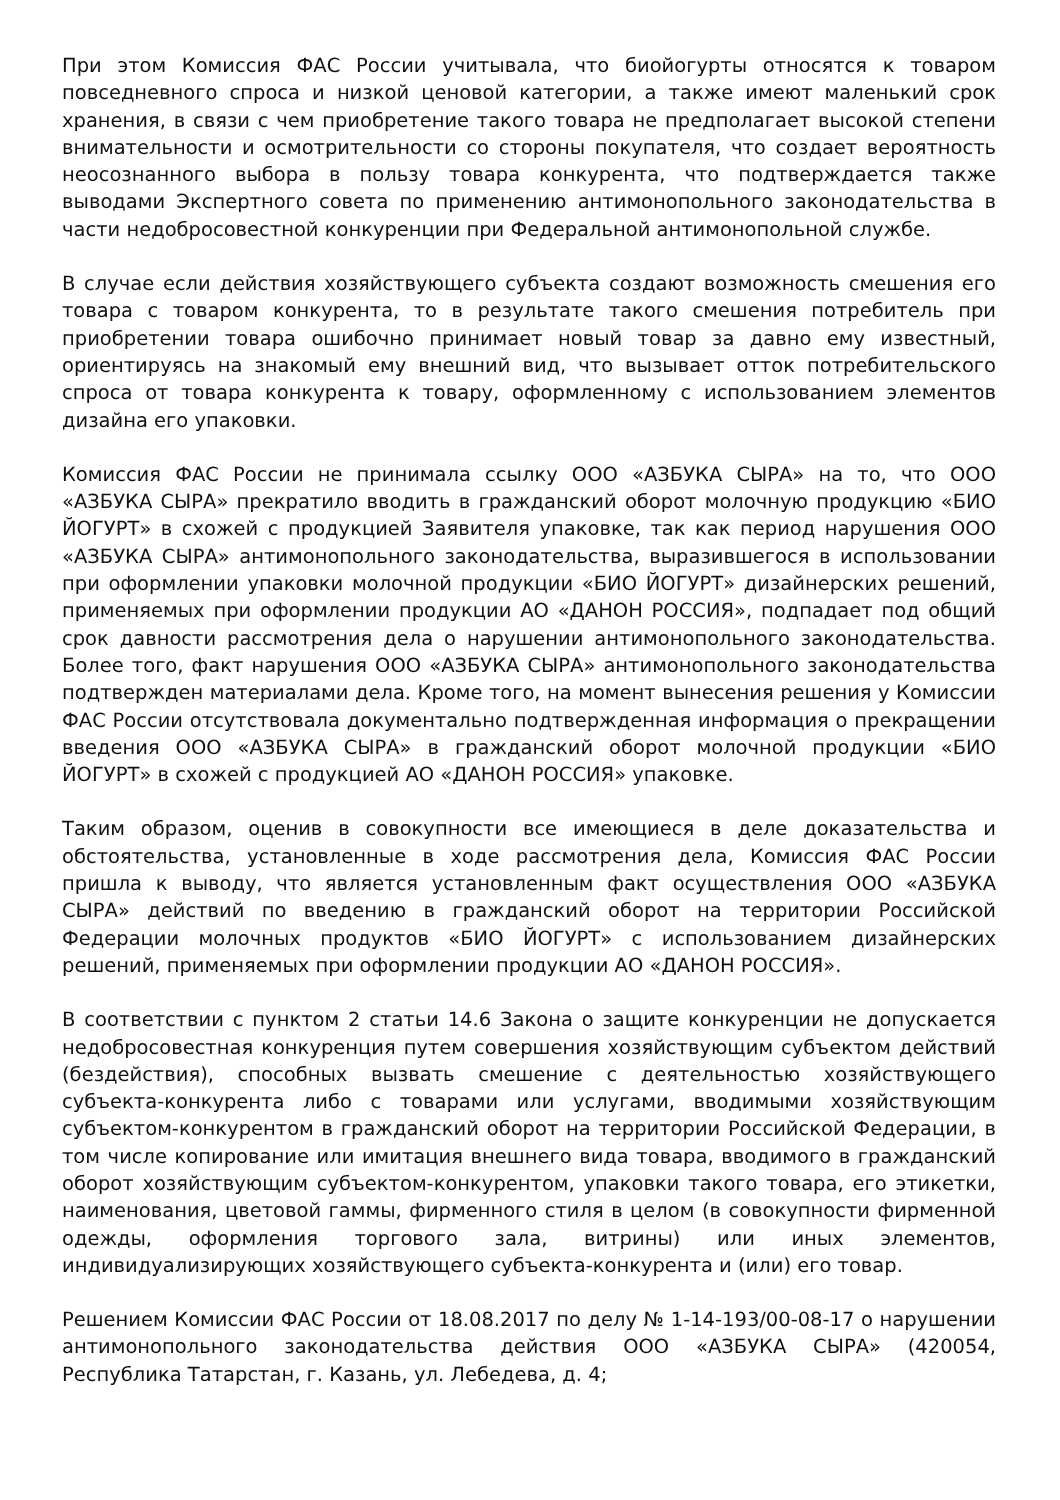При этом Комиссия ФАС России учитывала, что биойогурты относятся к товаром повседневного спроса и низкой ценовой категории, а также имеют маленький срок хранения, в связи с чем приобретение такого товара не предполагает высокой степени внимательности и осмотрительности со стороны покупателя, что создает вероятность неосознанного выбора в пользу товара конкурента, что подтверждается также выводами Экспертного совета по применению антимонопольного законодательства в части недобросовестной конкуренции при Федеральной антимонопольной службе.
В случае если действия хозяйствующего субъекта создают возможность смешения его товара с товаром конкурента, то в результате такого смешения потребитель при приобретении товара ошибочно принимает новый товар за давно ему известный, ориентируясь на знакомый ему внешний вид, что вызывает отток потребительского спроса от товара конкурента к товару, оформленному с использованием элементов дизайна его упаковки.
Комиссия ФАС России не принимала ссылку ООО «АЗБУКА СЫРА» на то, что ООО «АЗБУКА СЫРА» прекратило вводить в гражданский оборот молочную продукцию «БИО ЙОГУРТ» в схожей с продукцией Заявителя упаковке, так как период нарушения ООО «АЗБУКА СЫРА» антимонопольного законодательства, выразившегося в использовании при оформлении упаковки молочной продукции «БИО ЙОГУРТ» дизайнерских решений, применяемых при оформлении продукции АО «ДАНОН РОССИЯ», подпадает под общий срок давности рассмотрения дела о нарушении антимонопольного законодательства. Более того, факт нарушения ООО «АЗБУКА СЫРА» антимонопольного законодательства подтвержден материалами дела. Кроме того, на момент вынесения решения у Комиссии ФАС России отсутствовала документально подтвержденная информация о прекращении введения ООО «АЗБУКА СЫРА» в гражданский оборот молочной продукции «БИО ЙОГУРТ» в схожей с продукцией АО «ДАНОН РОССИЯ» упаковке.
Таким образом, оценив в совокупности все имеющиеся в деле доказательства и обстоятельства, установленные в ходе рассмотрения дела, Комиссия ФАС России пришла к выводу, что является установленным факт осуществления ООО «АЗБУКА СЫРА» действий по введению в гражданский оборот на территории Российской Федерации молочных продуктов «БИО ЙОГУРТ» с использованием дизайнерских решений, применяемых при оформлении продукции АО «ДАНОН РОССИЯ».
В соответствии с пунктом 2 статьи 14.6 Закона о защите конкуренции не допускается недобросовестная конкуренция путем совершения хозяйствующим субъектом действий (бездействия), способных вызвать смешение с деятельностью хозяйствующего субъекта-конкурента либо с товарами или услугами, вводимыми хозяйствующим субъектом-конкурентом в гражданский оборот на территории Российской Федерации, в том числе копирование или имитация внешнего вида товара, вводимого в гражданский оборот хозяйствующим субъектом-конкурентом, упаковки такого товара, его этикетки, наименования, цветовой гаммы, фирменного стиля в целом (в совокупности фирменной одежды, оформления торгового зала, витрины) или иных элементов, индивидуализирующих хозяйствующего субъекта-конкурента и (или) его товар.
Решением Комиссии ФАС России от 18.08.2017 по делу № 1-14-193/00-08-17 о нарушении антимонопольного законодательства действия ООО «АЗБУКА СЫРА» (420054, Республика Татарстан, г. Казань, ул. Лебедева, д. 4;